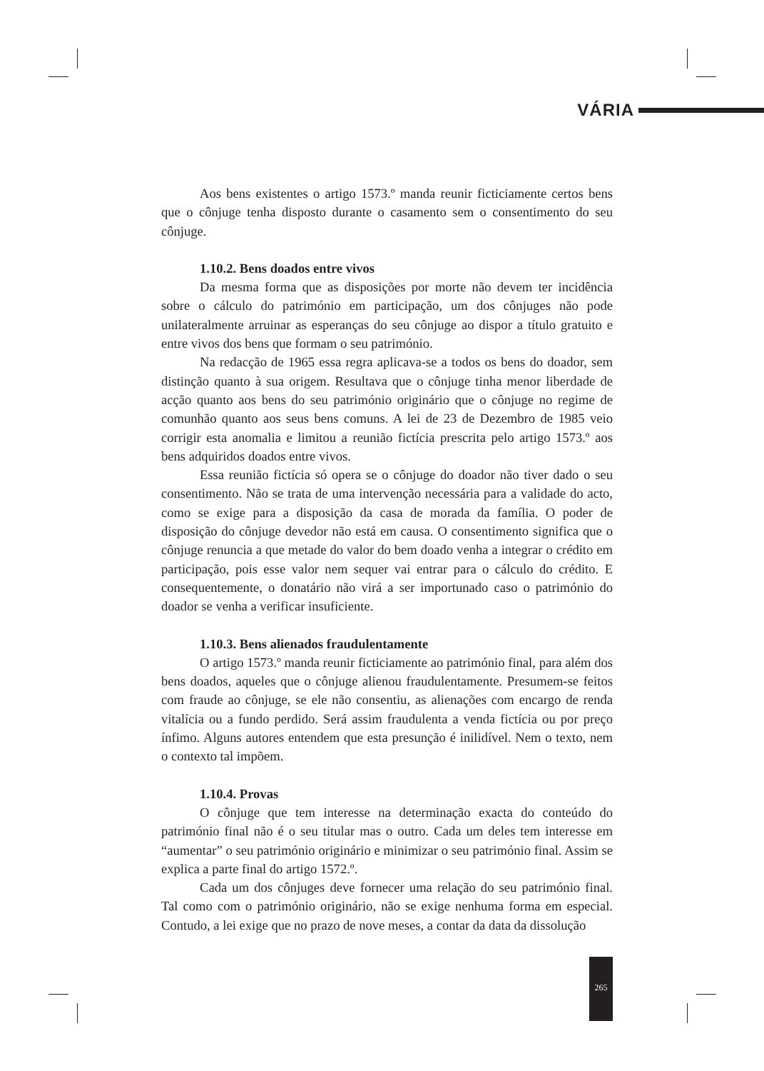VÁRIA
Aos bens existentes o artigo 1573.º manda reunir ficticiamente certos bens que o cônjuge tenha disposto durante o casamento sem o consentimento do seu cônjuge.
1.10.2. Bens doados entre vivos
Da mesma forma que as disposições por morte não devem ter incidência sobre o cálculo do património em participação, um dos cônjuges não pode unilateralmente arruinar as esperanças do seu cônjuge ao dispor a título gratuito e entre vivos dos bens que formam o seu património.
Na redacção de 1965 essa regra aplicava-se a todos os bens do doador, sem distinção quanto à sua origem. Resultava que o cônjuge tinha menor liberdade de acção quanto aos bens do seu património originário que o cônjuge no regime de comunhão quanto aos seus bens comuns. A lei de 23 de Dezembro de 1985 veio corrigir esta anomalia e limitou a reunião fictícia prescrita pelo artigo 1573.º aos bens adquiridos doados entre vivos.
Essa reunião fictícia só opera se o cônjuge do doador não tiver dado o seu consentimento. Não se trata de uma intervenção necessária para a validade do acto, como se exige para a disposição da casa de morada da família. O poder de disposição do cônjuge devedor não está em causa. O consentimento significa que o cônjuge renuncia a que metade do valor do bem doado venha a integrar o crédito em participação, pois esse valor nem sequer vai entrar para o cálculo do crédito. E consequentemente, o donatário não virá a ser importunado caso o património do doador se venha a verificar insuficiente.
1.10.3. Bens alienados fraudulentamente
O artigo 1573.º manda reunir ficticiamente ao património final, para além dos bens doados, aqueles que o cônjuge alienou fraudulentamente. Presumem-se feitos com fraude ao cônjuge, se ele não consentiu, as alienações com encargo de renda vitalícia ou a fundo perdido. Será assim fraudulenta a venda fictícia ou por preço ínfimo. Alguns autores entendem que esta presunção é inilidível. Nem o texto, nem o contexto tal impõem.
1.10.4. Provas
O cônjuge que tem interesse na determinação exacta do conteúdo do património final não é o seu titular mas o outro. Cada um deles tem interesse em “aumentar” o seu património originário e minimizar o seu património final. Assim se explica a parte final do artigo 1572.º.
Cada um dos cônjuges deve fornecer uma relação do seu património final. Tal como com o património originário, não se exige nenhuma forma em especial. Contudo, a lei exige que no prazo de nove meses, a contar da data da dissolução
265